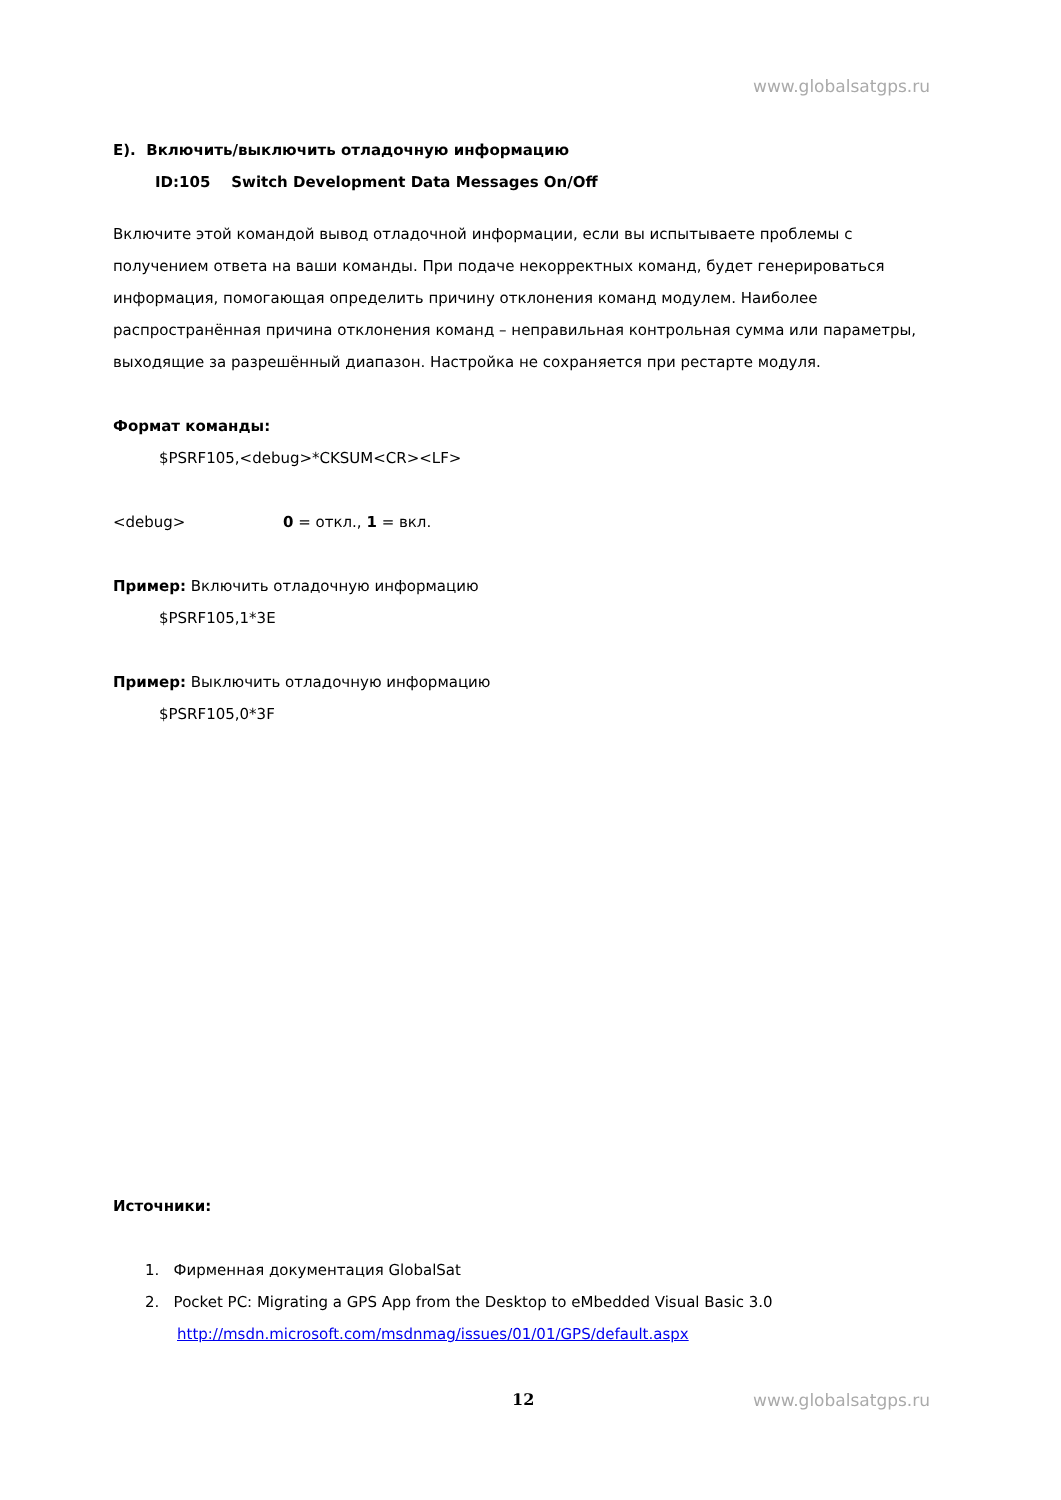www.globalsatgps.ru
E). Включить/выключить отладочную информацию
ID:105 Switch Development Data Messages On/Off
Включите этой командой вывод отладочной информации, если вы испытываете проблемы с получением ответа на ваши команды. При подаче некорректных команд, будет генерироваться информация, помогающая определить причину отклонения команд модулем. Наиболее распространённая причина отклонения команд – неправильная контрольная сумма или параметры, выходящие за разрешённый диапазон. Настройка не сохраняется при рестарте модуля.
Формат команды:
$PSRF105,<debug>*CKSUM<CR><LF>
<debug> 0 = откл., 1 = вкл.
Пример: Включить отладочную информацию
$PSRF105,1*3E
Пример: Выключить отладочную информацию
$PSRF105,0*3F
Источники:
1. Фирменная документация GlobalSat
2. Pocket PC: Migrating a GPS App from the Desktop to eMbedded Visual Basic 3.0
http://msdn.microsoft.com/msdnmag/issues/01/01/GPS/default.aspx
12 www.globalsatgps.ru